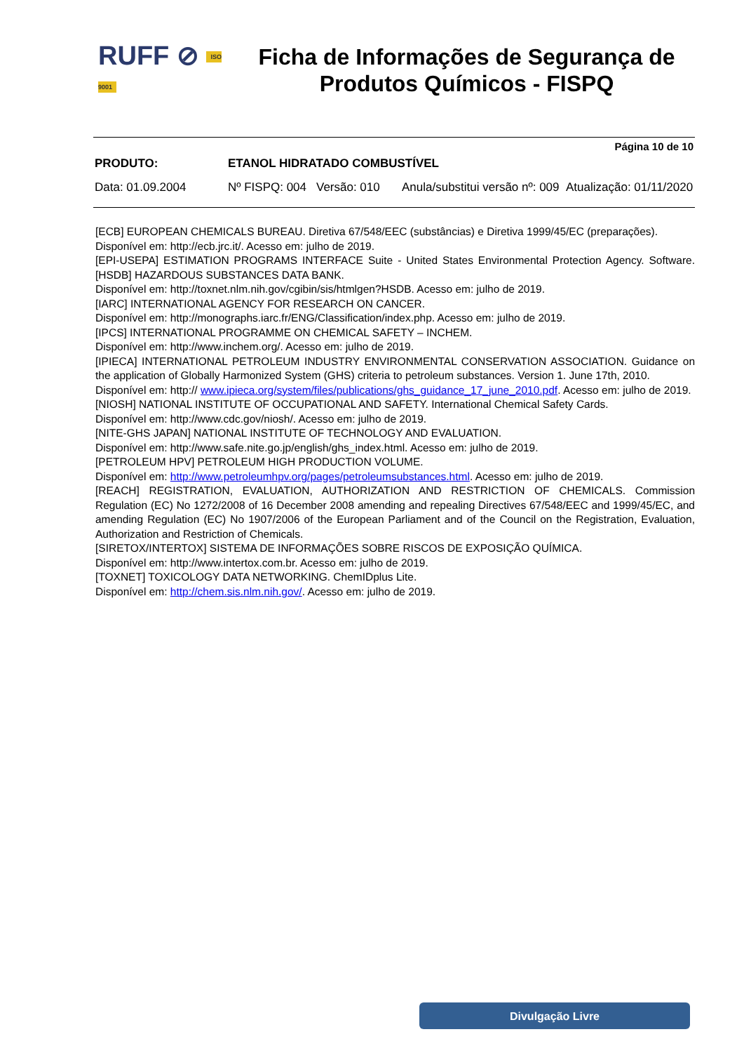RUFF ⊘ ISO 9001
Ficha de Informações de Segurança de
Produtos Químicos - FISPQ
Página 10 de 10
PRODUTO: ETANOL HIDRATADO COMBUSTÍVEL
Data: 01.09.2004 Nº FISPQ: 004
Versão: 010 Anula/substitui versão nº: 009
Atualização: 01/11/2020
[ECB] EUROPEAN CHEMICALS BUREAU. Diretiva 67/548/EEC (substâncias) e Diretiva 1999/45/EC (preparações).
Disponível em: http://ecb.jrc.it/. Acesso em: julho de 2019.
[EPI-USEPA] ESTIMATION PROGRAMS INTERFACE Suite - United States Environmental Protection Agency. Software. [HSDB] HAZARDOUS SUBSTANCES DATA BANK.
Disponível em: http://toxnet.nlm.nih.gov/cgibin/sis/htmlgen?HSDB. Acesso em: julho de 2019.
[IARC] INTERNATIONAL AGENCY FOR RESEARCH ON CANCER.
Disponível em: http://monographs.iarc.fr/ENG/Classification/index.php. Acesso em: julho de 2019.
[IPCS] INTERNATIONAL PROGRAMME ON CHEMICAL SAFETY – INCHEM.
Disponível em: http://www.inchem.org/. Acesso em: julho de 2019.
[IPIECA] INTERNATIONAL PETROLEUM INDUSTRY ENVIRONMENTAL CONSERVATION ASSOCIATION. Guidance on the application of Globally Harmonized System (GHS) criteria to petroleum substances. Version 1. June 17th, 2010.
Disponível em: http:// www.ipieca.org/system/files/publications/ghs_guidance_17_june_2010.pdf. Acesso em: julho de 2019.
[NIOSH] NATIONAL INSTITUTE OF OCCUPATIONAL AND SAFETY. International Chemical Safety Cards.
Disponível em: http://www.cdc.gov/niosh/. Acesso em: julho de 2019.
[NITE-GHS JAPAN] NATIONAL INSTITUTE OF TECHNOLOGY AND EVALUATION.
Disponível em: http://www.safe.nite.go.jp/english/ghs_index.html. Acesso em: julho de 2019.
[PETROLEUM HPV] PETROLEUM HIGH PRODUCTION VOLUME.
Disponível em: http://www.petroleumhpv.org/pages/petroleumsubstances.html. Acesso em: julho de 2019.
[REACH] REGISTRATION, EVALUATION, AUTHORIZATION AND RESTRICTION OF CHEMICALS. Commission Regulation (EC) No 1272/2008 of 16 December 2008 amending and repealing Directives 67/548/EEC and 1999/45/EC, and amending Regulation (EC) No 1907/2006 of the European Parliament and of the Council on the Registration, Evaluation, Authorization and Restriction of Chemicals.
[SIRETOX/INTERTOX] SISTEMA DE INFORMAÇÕES SOBRE RISCOS DE EXPOSIÇÃO QUÍMICA.
Disponível em: http://www.intertox.com.br. Acesso em: julho de 2019.
[TOXNET] TOXICOLOGY DATA NETWORKING. ChemIDplus Lite.
Disponível em: http://chem.sis.nlm.nih.gov/. Acesso em: julho de 2019.
Divulgação Livre